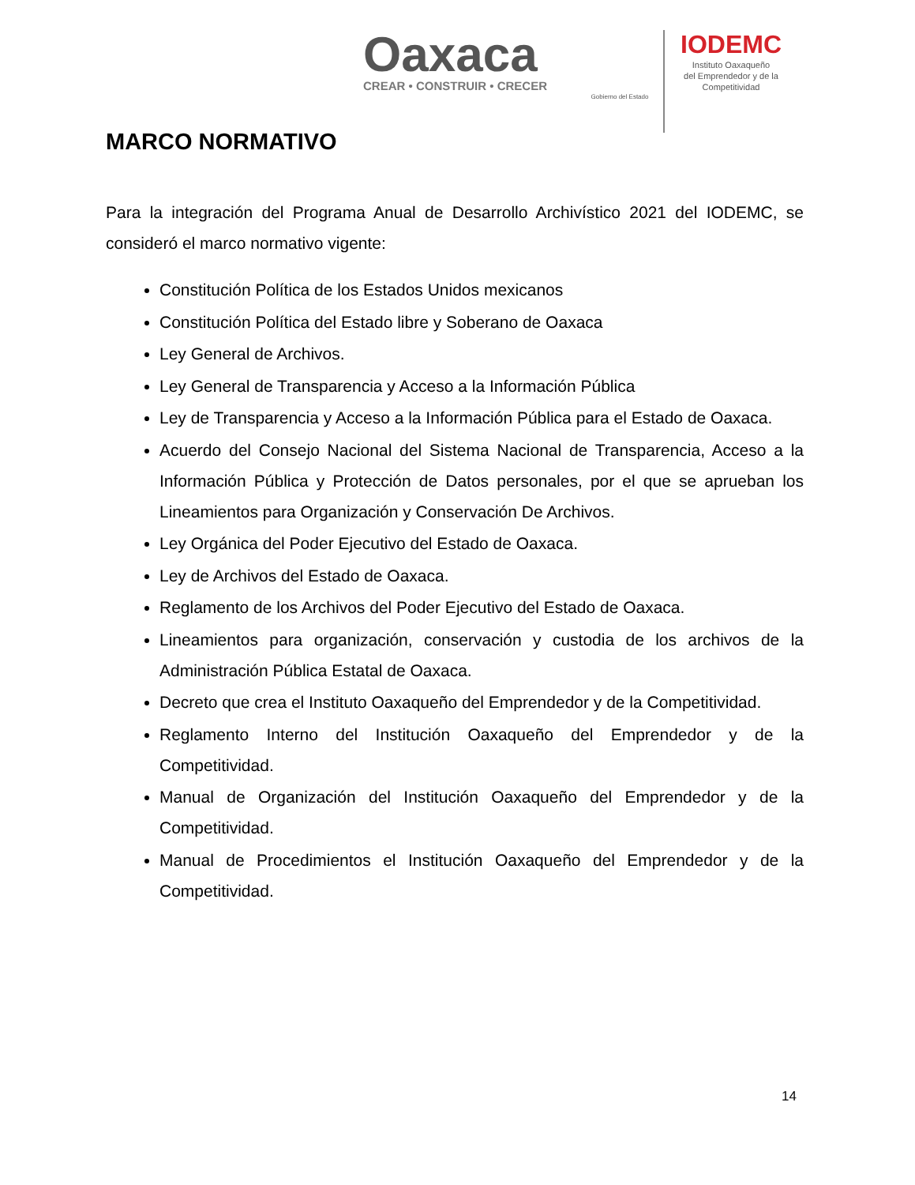Oaxaca
CREAR • CONSTRUIR • CRECER
Gobierno del Estado
IODEMC
Instituto Oaxaqueño
del Emprendedor y de la
Competitividad
MARCO NORMATIVO
Para la integración del Programa Anual de Desarrollo Archivístico 2021 del IODEMC, se consideró el marco normativo vigente:
Constitución Política de los Estados Unidos mexicanos
Constitución Política del Estado libre y Soberano de Oaxaca
Ley General de Archivos.
Ley General de Transparencia y Acceso a la Información Pública
Ley de Transparencia y Acceso a la Información Pública para el Estado de Oaxaca.
Acuerdo del Consejo Nacional del Sistema Nacional de Transparencia, Acceso a la Información Pública y Protección de Datos personales, por el que se aprueban los Lineamientos para Organización y Conservación De Archivos.
Ley Orgánica del Poder Ejecutivo del Estado de Oaxaca.
Ley de Archivos del Estado de Oaxaca.
Reglamento de los Archivos del Poder Ejecutivo del Estado de Oaxaca.
Lineamientos para organización, conservación y custodia de los archivos de la Administración Pública Estatal de Oaxaca.
Decreto que crea el Instituto Oaxaqueño del Emprendedor y de la Competitividad.
Reglamento Interno del Institución Oaxaqueño del Emprendedor y de la Competitividad.
Manual de Organización del Institución Oaxaqueño del Emprendedor y de la Competitividad.
Manual de Procedimientos el Institución Oaxaqueño del Emprendedor y de la Competitividad.
14